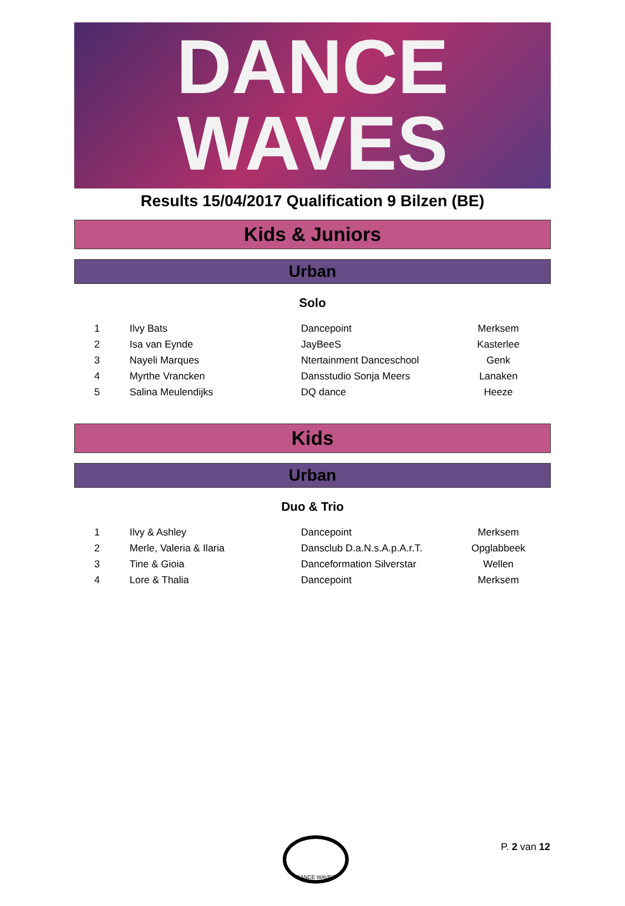DANCE
WAVES
Results 15/04/2017 Qualification 9 Bilzen (BE)
Kids & Juniors
Urban
Solo
| 1 | Ilvy Bats | Dancepoint | Merksem |
| 2 | Isa van Eynde | JayBeeS | Kasterlee |
| 3 | Nayeli Marques | Ntertainment Danceschool | Genk |
| 4 | Myrthe Vrancken | Dansstudio Sonja Meers | Lanaken |
| 5 | Salina Meulendijks | DQ dance | Heeze |
Kids
Urban
Duo & Trio
| 1 | Ilvy & Ashley | Dancepoint | Merksem |
| 2 | Merle, Valeria & Ilaria | Dansclub D.a.N.s.A.p.A.r.T. | Opglabbeek |
| 3 | Tine & Gioia | Danceformation Silverstar | Wellen |
| 4 | Lore & Thalia | Dancepoint | Merksem |
DANCE WAVES
P. 2 van 12